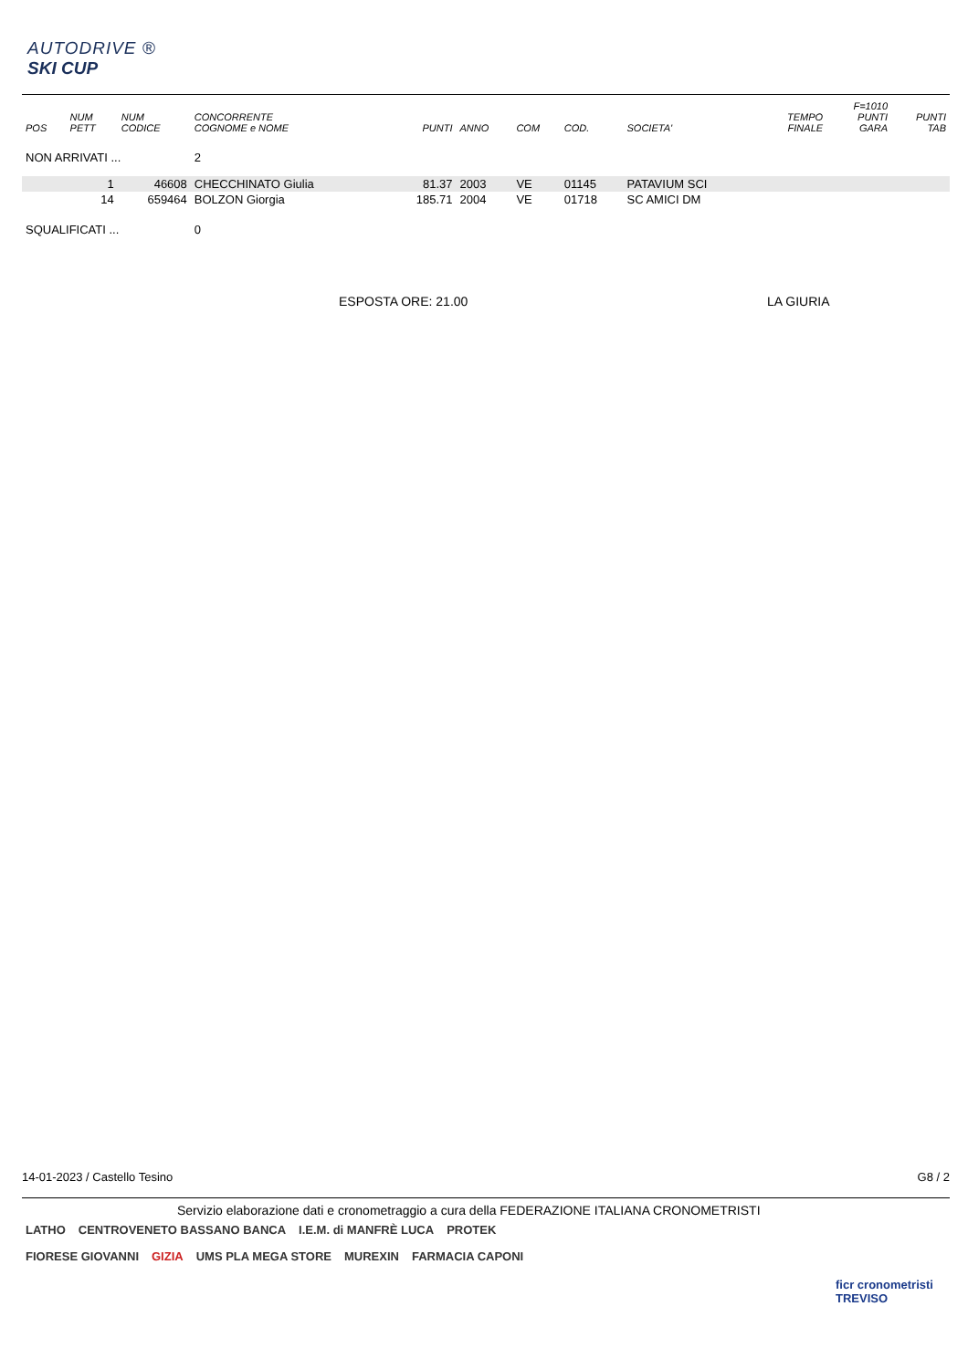AUTODRIVE ®
SKI CUP
| POS | NUM PETT | NUM CODICE | CONCORRENTE COGNOME e NOME | PUNTI | ANNO | COM | COD. | SOCIETA' | TEMPO FINALE | F=1010 PUNTI GARA | PUNTI TAB |
| --- | --- | --- | --- | --- | --- | --- | --- | --- | --- | --- | --- |
| NON ARRIVATI ... | | | 2 | | | | | | | | |
| | 1 | 46608 | CHECCHINATO Giulia | 81.37 | 2003 | VE | 01145 | PATAVIUM SCI | | | |
| | 14 | 659464 | BOLZON Giorgia | 185.71 | 2004 | VE | 01718 | SC AMICI DM | | | |
| SQUALIFICATI ... | | | 0 | | | | | | | | |
ESPOSTA ORE: 21.00 LA GIURIA
14-01-2023 / Castello Tesino G8 / 2
Servizio elaborazione dati e cronometraggio a cura della FEDERAZIONE ITALIANA CRONOMETRISTI
LATHO CENTROVENETO BASSANO BANCA I.E.M. di MANFRÈ LUCA PROTEK FIORESE GIOVANNI GIZIA UMS PLA MEGA STORE MUREXIN FARMACIA CAPONI
ficr cronometristi TREVISO